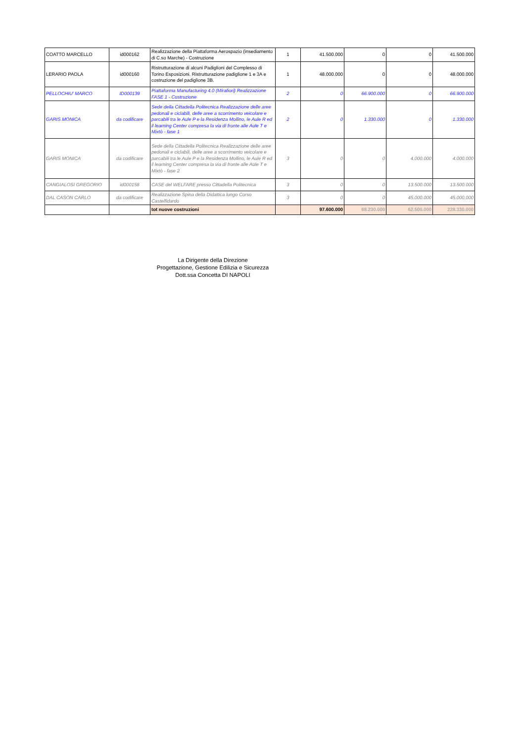| COATTO MARCELLO | id000162 | Realizzazione della Piattaforma Aerospazio (insediamento di C.so Marche) - Costruzione | 1 | 41.500.000 | 0 | 0 | 41.500.000 |
| LERARIO PAOLA | id000160 | Ristrutturazione di alcuni Padiglioni del Complesso di Torino Esposizioni. Ristrutturazione padiglione 1 e 3A e costruzione del padiglione 3B. | 1 | 48.000.000 | 0 | 0 | 48.000.000 |
| PELLOCHIU' MARCO | ID000139 | Piattaforma Manufacturing 4.0 (Mirafiori) Realizzazione FASE 1 - Costruzione | 2 | 0 | 66.900.000 | 0 | 66.900.000 |
| GARIS MONICA | da codificare | Sede della Cittadella Politecnica Realizzazione delle aree pedonali e ciclabili, delle aree a scorrimento veicolare e parcabili tra le Aule P e la Residenza Mollino, le Aule R ed il learning Center compresa la via di fronte alle Aule T e Mixtò - fase 1 | 2 | 0 | 1.330.000 | 0 | 1.330.000 |
| GARIS MONICA | da codificare | Sede della Cittadella Politecnica Realizzazione delle aree pedonali e ciclabili, delle aree a scorrimento veicolare e parcabili tra le Aule P e la Residenza Mollino, le Aule R ed il learning Center compresa la via di fronte alle Aule T e Mixtò - fase 2 | 3 | 0 | 0 | 4.000.000 | 4.000.000 |
| CANGIALOSI GREGORIO | id000158 | CASE del WELFARE presso Cittadella Politecnica | 3 | 0 | 0 | 13.500.000 | 13.500.000 |
| DAL CASON CARLO | da codificare | Realizzazione Spina della Didattica lungo Corso Castelfidardo | 3 | 0 | 0 | 45.000.000 | 45.000.000 |
| | | tot nuove costruzioni | | 97.600.000 | 68.230.000 | 62.500.000 | 228.330.000 |
La Dirigente della Direzione
Progettazione, Gestione Edilizia e Sicurezza
Dott.ssa Concetta DI NAPOLI